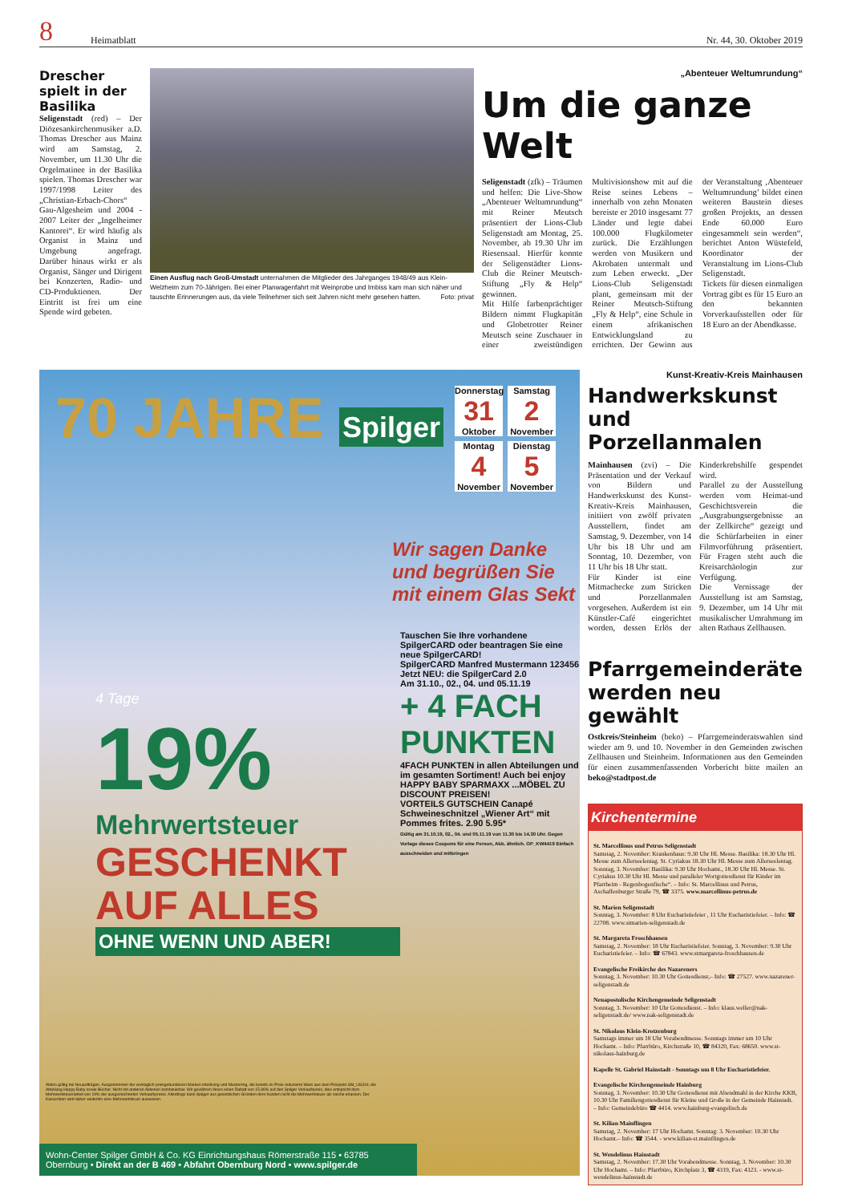8 Heimatblatt Nr. 44, 30. Oktober 2019
Drescher spielt in der Basilika
Seligenstadt (red) – Der Diözesankirchenmusiker a.D. Thomas Drescher aus Mainz wird am Samstag, 2. November, um 11.30 Uhr die Orgelmatinee in der Basilika spielen. Thomas Drescher war 1997/1998 Leiter des „Christian-Erbach-Chors“ Gau-Algesheim und 2004 - 2007 Leiter der „Ingelheimer Kantorei“. Er wird häufig als Organist in Mainz und Umgebung angefragt. Darüber hinaus wirkt er als Organist, Sänger und Dirigent bei Konzerten, Radio- und CD-Produktionen. Der Eintritt ist frei um eine Spende wird gebeten.
Einen Ausflug nach Groß-Umstadt unternahmen die Mitglieder des Jahrganges 1948/49 aus Klein-Welzheim zum 70-Jährigen. Bei einer Planwagenfahrt mit Weinprobe und Imbiss kam man sich näher und tauschte Erinnerungen aus, da viele Teilnehmer sich seit Jahren nicht mehr gesehen hatten. Foto: privat
„Abenteuer Weltumrundung“
Um die ganze Welt
Seligenstadt (zfk) – Träumen und helfen: Die Live-Show „Abenteuer Weltumrundung“ mit Reiner Meutsch präsentiert der Lions-Club Seligenstadt am Montag, 25. November, ab 19.30 Uhr im Riesensaal. Hierfür konnte der Seligenstädter Lions-Club die Reiner Meutsch-Stiftung „Fly & Help“ gewinnen.
Mit Hilfe farbenprächtiger Bildern nimmt Flugkapitän und Globetrotter Reiner Meutsch seine Zuschauer in einer zweistündigen Multivisionshow mit auf die Reise seines Lebens – innerhalb von zehn Monaten bereiste er 2010 insgesamt 77 Länder und legte dabei 100.000 Flugkilometer zurück. Die Erzählungen werden von Musikern und Akrobaten untermalt und zum Leben erweckt. „Der Lions-Club Seligenstadt plant, gemeinsam mit der Reiner Meutsch-Stiftung „Fly & Help“, eine Schule in einem afrikanischen Entwicklungsland zu errichten. Der Gewinn aus der Veranstaltung ‚Abenteuer Weltumrundung’ bildet einen weiteren Baustein dieses großen Projekts, an dessen Ende 60.000 Euro eingesammelt sein werden“, berichtet Anton Wüstefeld, Koordinator der Veranstaltung im Lions-Club Seligenstadt.
Tickets für diesen einmaligen Vortrag gibt es für 15 Euro an den bekannten Vorverkaufsstellen oder für 18 Euro an der Abendkasse.
70 JAHRE Spilger
Donnerstag
31
Oktober
Samstag
2
November
Montag
4
November
Dienstag
5
November
Wir sagen Danke und begrüßen Sie mit einem Glas Sekt
Tauschen Sie Ihre vorhandene SpilgerCARD oder beantragen Sie eine neue SpilgerCARD!
SpilgerCARD Manfred Mustermann 123456
Jetzt NEU: die SpilgerCard 2.0
Am 31.10., 02., 04. und 05.11.19
+ 4 FACH PUNKTEN
4FACH PUNKTEN in allen Abteilungen und im gesamten Sortiment! Auch bei enjoy HAPPY BABY SPARMAXX ...MÖBEL ZU DISCOUNT PREISEN!
VORTEILS GUTSCHEIN Canapé
Schweineschnitzel „Wiener Art“ mit Pommes frites. 2.90 5.95*
Gültig am 31.10.19, 02., 04. und 05.11.19 von 11.30 bis 14.30 Uhr. Gegen Vorlage dieses Coupons für eine Person, Abb. ähnlich. OP_KW4419 Einfach ausschneiden und mitbringen
4 Tage
19%
Mehrwertsteuer
GESCHENKT AUF ALLES
OHNE WENN UND ABER!
Aktion gültig bei Neuaufträgen. Ausgenommen die vertraglich preisgebundenen Marken Interliving und Musterring, die bereits im Preis reduzierte Ware aus dem Prospekt GM_US319, die Abteilung Happy Baby sowie Bücher. Nicht mit anderen Aktionen kombinierbar. Wir gewähren Ihnen einen Rabatt von 15,96% auf den Spilger Verkaufspreis, dies entspricht dem Mehrwertsteueranteil von 19% der ausgezeichneten Verkaufspreise. Allerdings kann Spilger aus gesetzlichen Gründen dem Kunden nicht die Mehrwertsteuer als solche erlassen. Der Kassenbon wird daher weiterhin eine Mehrwertsteuer ausweisen.
Wohn-Center Spilger GmbH & Co. KG Einrichtungshaus Römerstraße 115 • 63785 Obernburg • Direkt an der B 469 • Abfahrt Obernburg Nord • www.spilger.de
Kunst-Kreativ-Kreis Mainhausen
Handwerkskunst und Porzellanmalen
Mainhausen (zvi) – Die Präsentation und der Verkauf von Bildern und Handwerkskunst des Kunst-Kreativ-Kreis Mainhausen, initiiert von zwölf privaten Ausstellern, findet am Samstag, 9. Dezember, von 14 Uhr bis 18 Uhr und am Sonntag, 10. Dezember, von 11 Uhr bis 18 Uhr statt.
Für Kinder ist eine Mitmachecke zum Stricken und Porzellanmalen vorgesehen. Außerdem ist ein Künstler-Café eingerichtet worden, dessen Erlös der Kinderkrebshilfe gespendet wird.
Parallel zu der Ausstellung werden vom Heimat-und Geschichtsverein die „Ausgrabungsergebnisse an der Zellkirche“ gezeigt und die Schürfarbeiten in einer Filmvorführung präsentiert. Für Fragen steht auch die Kreisarchäologin zur Verfügung.
Die Vernissage der Ausstellung ist am Samstag, 9. Dezember, um 14 Uhr mit musikalischer Umrahmung im alten Rathaus Zellhausen.
Pfarrgemeinderäte werden neu gewählt
Ostkreis/Steinheim (beko) – Pfarrgemeinderatswahlen sind wieder am 9. und 10. November in den Gemeinden zwischen Zellhausen und Steinheim. Informationen aus den Gemeinden für einen zusammenfassenden Vorbericht bitte mailen an beko@stadtpost.de
Kirchentermine
St. Marcellinus und Petrus Seligenstadt
Samstag, 2. November: Krankenhaus: 9.30 Uhr Hl. Messe. Basilika: 18.30 Uhr Hl. Messe zum Allerseelentag. St. Cyriakus 18.30 Uhr Hl. Messe zum Allerseelentag. Sonntag, 3. November: Basilika: 9.30 Uhr Hochamt., 18.30 Uhr Hl. Messe. St. Cyriakus 10.30 Uhr Hl. Messe und paralleler Wortgottesdienst für Kinder im Pfarrheim - Regenbogenfische“. – Info: St. Marcellinus und Petrus, Aschaffenburger Straße 79, ☎ 3375. www.marcellinus-petrus.de
St. Marien Seligenstadt
Sonntag, 3. November: 8 Uhr Eucharistiefeier , 11 Uhr Eucharistiefeier. – Info: ☎ 22708. www.stmarien-seligenstadt.de
St. Margareta Froschhausen
Samstag, 2. November: 18 Uhr Eucharistiefeier. Sonntag, 3. November: 9.30 Uhr Eucharistiefeier. – Info: ☎ 67843. www.stmargareta-froschhausen.de
Evangelische Freikirche des Nazareners
Sonntag, 3. November: 10.30 Uhr Gottesdiensr,– Info: ☎ 27527. www.nazarener-seligenstadt.de
Neuapostolische Kirchengemeinde Seligenstadt
Sonntag, 3. November: 10 Uhr Gottesdienst. – Info: klaus.weller@nak-seligenstadt.de/ www.nak-seligenstadt.de
St. Nikolaus Klein-Krotzenburg
Samstags immer um 18 Uhr Vorabendmesse. Sonntags immer um 10 Uhr Hochamt. – Info: Pfarrbüro, Kirchstraße 10, ☎ 84320, Fax: 68650. www.st-nikolaus-hainburg.de
Kapelle St. Gabriel Hainstadt - Sonntags um 8 Uhr Eucharistiefeier.
Evangelische Kirchengemeinde Hainburg
Sonntag, 3. November: 10.30 Uhr Gottesdienst mit Abendmahl in der Kirche KKB, 10.30 Uhr Familiengottesdienst für Kleine und Große in der Gemeinde Hainstadt. – Info: Gemeindebüro ☎ 4414. www.hainburg-evangelisch.de
St. Kilian Mainflingen
Samstag, 2. November: 17 Uhr Hochamt. Sonntag: 3. November: 10.30 Uhr Hochamt.– Info: ☎ 3544. - www.kilian-st.mainflingen.de
St. Wendelinus Hainstadt
Samstag, 2. November: 17.30 Uhr Vorabendmesse. Sonntag, 3. November: 10.30 Uhr Hochamt. – Info: Pfarrbüro, Kirchplatz 3, ☎ 4319, Fax: 4323. - www.st-wendelinus-hainstadt.de